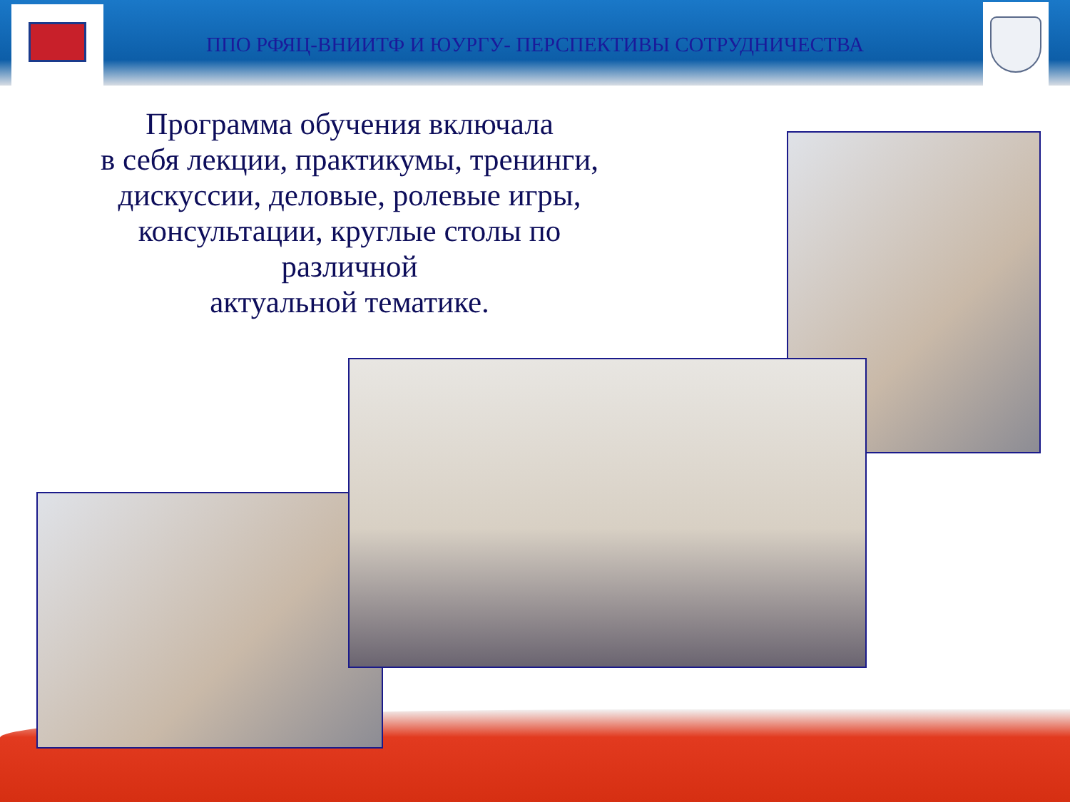ППО РФЯЦ-ВНИИТФ И ЮУРГУ- ПЕРСПЕКТИВЫ СОТРУДНИЧЕСТВА
Программа обучения включала
в себя лекции, практикумы, тренинги,
дискуссии, деловые, ролевые игры,
консультации, круглые столы по различной
актуальной тематике.